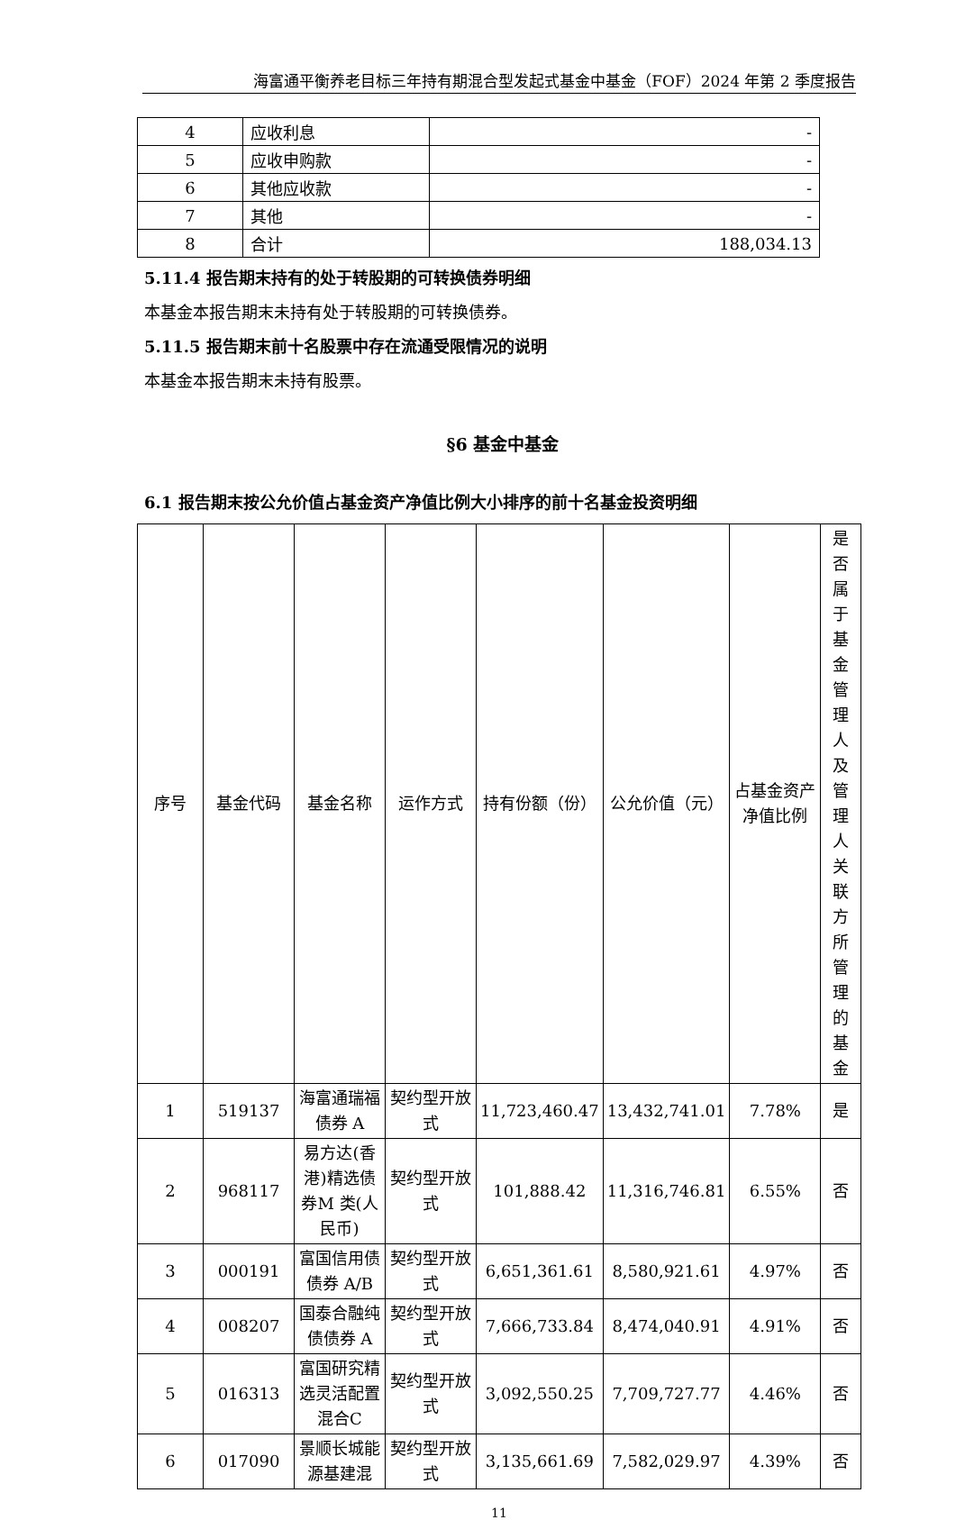海富通平衡养老目标三年持有期混合型发起式基金中基金（FOF）2024 年第 2 季度报告
| 4 | 应收利息 | - |
| 5 | 应收申购款 | - |
| 6 | 其他应收款 | - |
| 7 | 其他 | - |
| 8 | 合计 | 188,034.13 |
5.11.4 报告期末持有的处于转股期的可转换债券明细
本基金本报告期末未持有处于转股期的可转换债券。
5.11.5 报告期末前十名股票中存在流通受限情况的说明
本基金本报告期末未持有股票。
§6 基金中基金
6.1 报告期末按公允价值占基金资产净值比例大小排序的前十名基金投资明细
| 序号 | 基金代码 | 基金名称 | 运作方式 | 持有份额（份） | 公允价值（元） | 占基金资产净值比例 | 是否属于基金管理人及管理人关联方所管理的基金 |
| --- | --- | --- | --- | --- | --- | --- | --- |
| 1 | 519137 | 海富通瑞福债券 A | 契约型开放式 | 11,723,460.47 | 13,432,741.01 | 7.78% | 是 |
| 2 | 968117 | 易方达(香港)精选债券M 类(人民币) | 契约型开放式 | 101,888.42 | 11,316,746.81 | 6.55% | 否 |
| 3 | 000191 | 富国信用债债券 A/B | 契约型开放式 | 6,651,361.61 | 8,580,921.61 | 4.97% | 否 |
| 4 | 008207 | 国泰合融纯债债券 A | 契约型开放式 | 7,666,733.84 | 8,474,040.91 | 4.91% | 否 |
| 5 | 016313 | 富国研究精选灵活配置混合C | 契约型开放式 | 3,092,550.25 | 7,709,727.77 | 4.46% | 否 |
| 6 | 017090 | 景顺长城能源基建混 | 契约型开放式 | 3,135,661.69 | 7,582,029.97 | 4.39% | 否 |
11